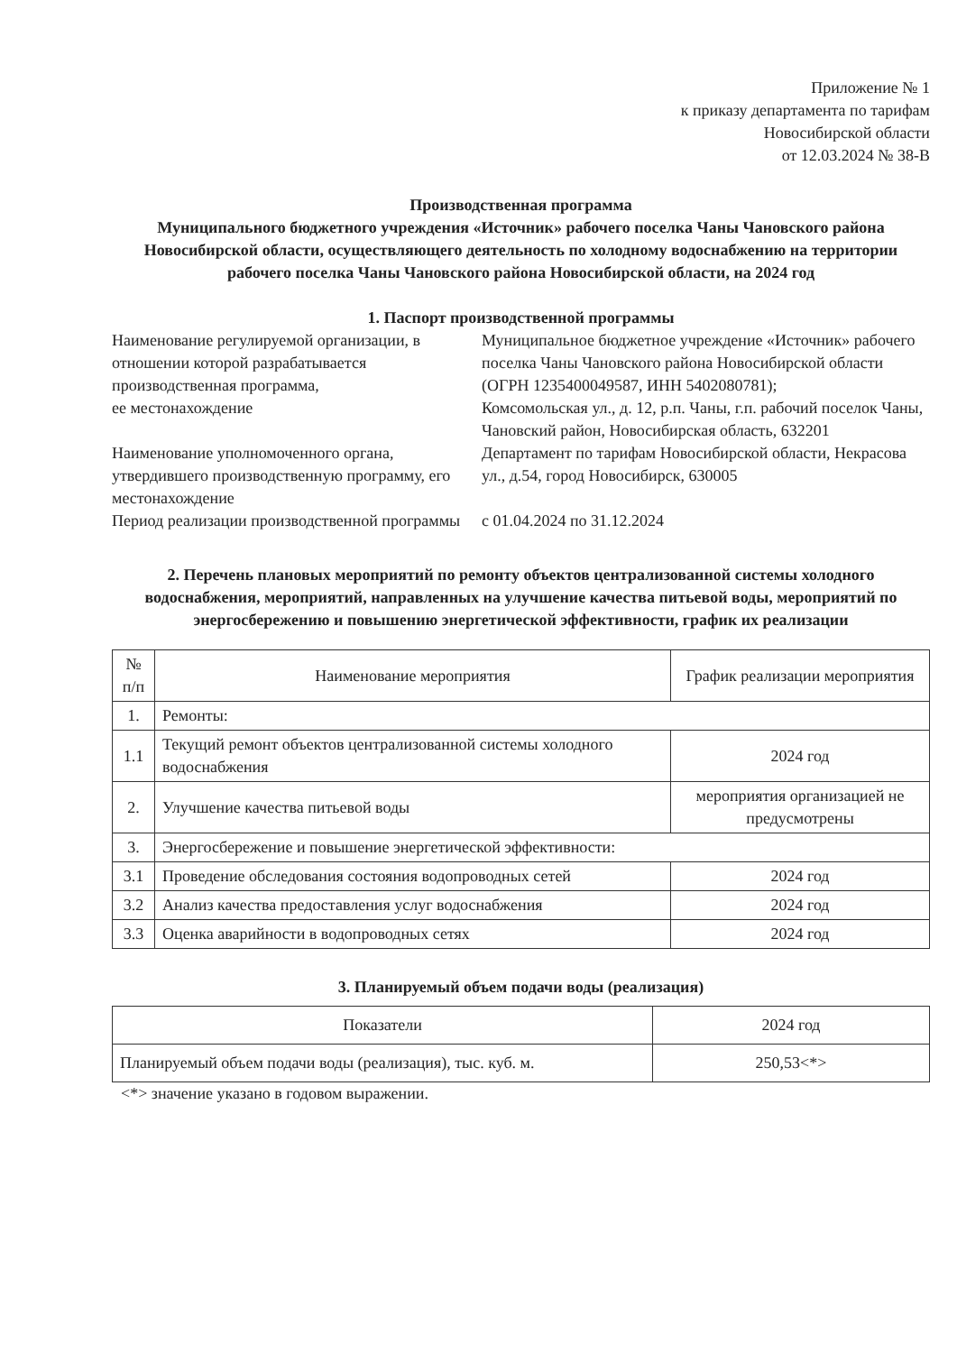Приложение № 1
к приказу департамента по тарифам
Новосибирской области
от 12.03.2024 № 38-В
Производственная программа
Муниципального бюджетного учреждения «Источник» рабочего поселка Чаны Чановского района Новосибирской области, осуществляющего деятельность по холодному водоснабжению на территории рабочего поселка Чаны Чановского района Новосибирской области, на 2024 год
1. Паспорт производственной программы
Наименование регулируемой организации, в отношении которой разрабатывается производственная программа,
Муниципальное бюджетное учреждение «Источник» рабочего поселка Чаны Чановского района Новосибирской области (ОГРН 1235400049587, ИНН 5402080781);
ее местонахождение
Комсомольская ул., д. 12, р.п. Чаны, г.п. рабочий поселок Чаны, Чановский район, Новосибирская область, 632201
Наименование уполномоченного органа, утвердившего производственную программу, его местонахождение
Департамент по тарифам Новосибирской области, Некрасова ул., д.54, город Новосибирск, 630005
Период реализации производственной программы
с 01.04.2024 по 31.12.2024
2. Перечень плановых мероприятий по ремонту объектов централизованной системы холодного водоснабжения, мероприятий, направленных на улучшение качества питьевой воды, мероприятий по энергосбережению и повышению энергетической эффективности, график их реализации
| № п/п | Наименование мероприятия | График реализации мероприятия |
| --- | --- | --- |
| 1. | Ремонты: | |
| 1.1 | Текущий ремонт объектов централизованной системы холодного водоснабжения | 2024 год |
| 2. | Улучшение качества питьевой воды | мероприятия организацией не предусмотрены |
| 3. | Энергосбережение и повышение энергетической эффективности: | |
| 3.1 | Проведение обследования состояния водопроводных сетей | 2024 год |
| 3.2 | Анализ качества предоставления услуг водоснабжения | 2024 год |
| 3.3 | Оценка аварийности в водопроводных сетях | 2024 год |
3. Планируемый объем подачи воды (реализация)
| Показатели | 2024 год |
| --- | --- |
| Планируемый объем подачи воды (реализация), тыс. куб. м. | 250,53<*> |
<*> значение указано в годовом выражении.